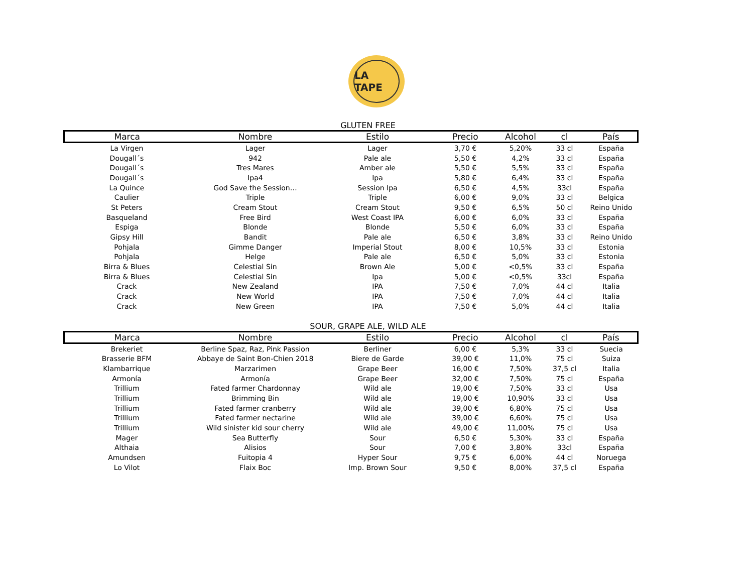LA TAPE
GLUTEN FREE
| Marca | Nombre | Estilo | Precio | Alcohol | cl | País |
| --- | --- | --- | --- | --- | --- | --- |
| La Virgen | Lager | Lager | 3,70 € | 5,20% | 33 cl | España |
| Dougall´s | 942 | Pale ale | 5,50 € | 4,2% | 33 cl | España |
| Dougall´s | Tres Mares | Amber ale | 5,50 € | 5,5% | 33 cl | España |
| Dougall´s | Ipa4 | Ipa | 5,80 € | 6,4% | 33 cl | España |
| La Quince | God Save the Session… | Session Ipa | 6,50 € | 4,5% | 33cl | España |
| Caulier | Triple | Triple | 6,00 € | 9,0% | 33 cl | Belgica |
| St Peters | Cream Stout | Cream Stout | 9,50 € | 6,5% | 50 cl | Reino Unido |
| Basqueland | Free Bird | West Coast IPA | 6,00 € | 6,0% | 33 cl | España |
| Espiga | Blonde | Blonde | 5,50 € | 6,0% | 33 cl | España |
| Gipsy Hill | Bandit | Pale ale | 6,50 € | 3,8% | 33 cl | Reino Unido |
| Pohjala | Gimme Danger | Imperial Stout | 8,00 € | 10,5% | 33 cl | Estonia |
| Pohjala | Helge | Pale ale | 6,50 € | 5,0% | 33 cl | Estonia |
| Birra & Blues | Celestial Sin | Brown Ale | 5,00 € | <0,5% | 33 cl | España |
| Birra & Blues | Celestial Sin | Ipa | 5,00 € | <0,5% | 33cl | España |
| Crack | New Zealand | IPA | 7,50 € | 7,0% | 44 cl | Italia |
| Crack | New World | IPA | 7,50 € | 7,0% | 44 cl | Italia |
| Crack | New Green | IPA | 7,50 € | 5,0% | 44 cl | Italia |
SOUR, GRAPE ALE, WILD ALE
| Marca | Nombre | Estilo | Precio | Alcohol | cl | País |
| --- | --- | --- | --- | --- | --- | --- |
| Brekeriet | Berline Spaz, Raz, Pink Passion | Berliner | 6,00 € | 5,3% | 33 cl | Suecia |
| Brasserie BFM | Abbaye de Saint Bon-Chien 2018 | Biere de Garde | 39,00 € | 11,0% | 75 cl | Suiza |
| Klambarrique | Marzarimen | Grape Beer | 16,00 € | 7,50% | 37,5 cl | Italia |
| Armonía | Armonía | Grape Beer | 32,00 € | 7,50% | 75 cl | España |
| Trillium | Fated farmer Chardonnay | Wild ale | 19,00 € | 7,50% | 33 cl | Usa |
| Trillium | Brimming Bin | Wild ale | 19,00 € | 10,90% | 33 cl | Usa |
| Trillium | Fated farmer cranberry | Wild ale | 39,00 € | 6,80% | 75 cl | Usa |
| Trillium | Fated farmer nectarine | Wild ale | 39,00 € | 6,60% | 75 cl | Usa |
| Trillium | Wild sinister kid sour cherry | Wild ale | 49,00 € | 11,00% | 75 cl | Usa |
| Mager | Sea Butterfly | Sour | 6,50 € | 5,30% | 33 cl | España |
| Althaia | Alisios | Sour | 7,00 € | 3,80% | 33cl | España |
| Amundsen | Fuitopia 4 | Hyper Sour | 9,75 € | 6,00% | 44 cl | Noruega |
| Lo Vilot | Flaix Boc | Imp. Brown Sour | 9,50 € | 8,00% | 37,5 cl | España |